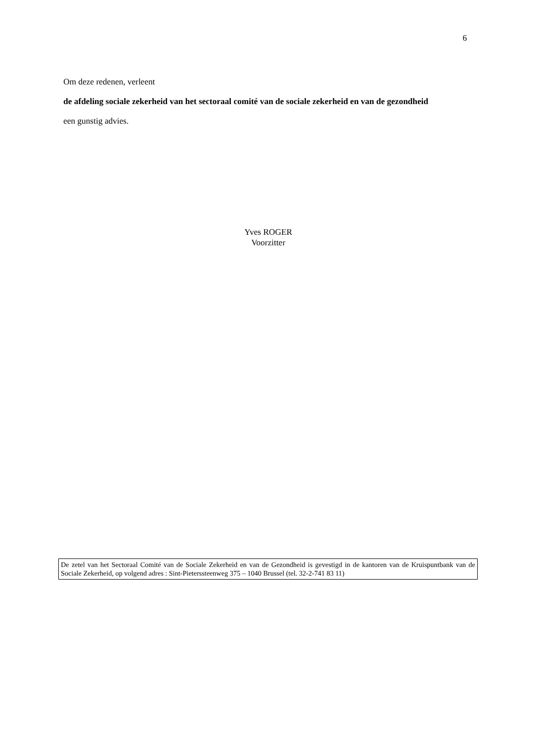6
Om deze redenen, verleent
de afdeling sociale zekerheid van het sectoraal comité van de sociale zekerheid en van de gezondheid
een gunstig advies.
Yves ROGER
Voorzitter
De zetel van het Sectoraal Comité van de Sociale Zekerheid en van de Gezondheid is gevestigd in de kantoren van de Kruispuntbank van de Sociale Zekerheid, op volgend adres : Sint-Pieterssteenweg 375 – 1040 Brussel (tel. 32-2-741 83 11)